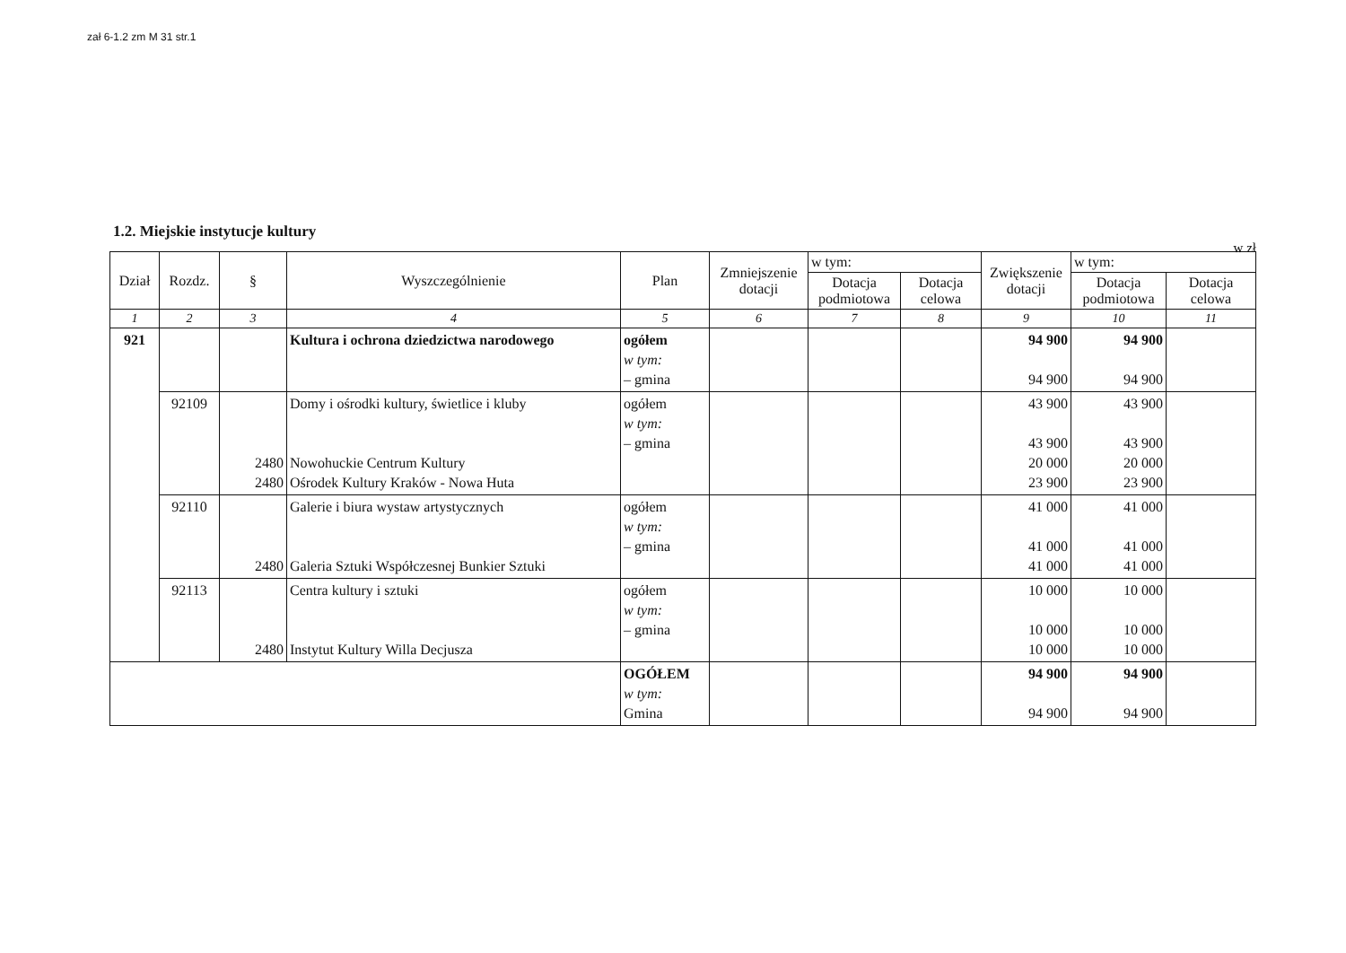zał 6-1.2 zm M 31 str.1
1.2. Miejskie instytucje kultury
w zł
| Dział | Rozdz. | § | Wyszczególnienie | Plan | Zmniejszenie dotacji | w tym: | | Zwiększenie dotacji | w tym: | |
| --- | --- | --- | --- | --- | --- | --- | --- | --- | --- | --- |
| | | | | | | Dotacja podmiotowa | Dotacja celowa | | Dotacja podmiotowa | Dotacja celowa |
| 1 | 2 | 3 | 4 | 5 | 6 | 7 | 8 | 9 | 10 | 11 |
| 921 | | | Kultura i ochrona dziedzictwa narodowego | ogółem w tym: – gmina | | | | 94 900 94 900 | 94 900 94 900 | |
| | 92109 | 2480 2480 | Domy i ośrodki kultury, świetlice i kluby Nowohuckie Centrum Kultury Ośrodek Kultury Kraków - Nowa Huta | ogółem w tym: – gmina | | | | 43 900 43 900 20 000 23 900 | 43 900 43 900 20 000 23 900 | |
| | 92110 | 2480 | Galerie i biura wystaw artystycznych Galeria Sztuki Współczesnej Bunkier Sztuki | ogółem w tym: – gmina | | | | 41 000 41 000 41 000 | 41 000 41 000 41 000 | |
| | 92113 | 2480 | Centra kultury i sztuki Instytut Kultury Willa Decjusza | ogółem w tym: – gmina | | | | 10 000 10 000 10 000 | 10 000 10 000 10 000 | |
| | | | | OGÓŁEM w tym: Gmina | | | | 94 900 94 900 | 94 900 94 900 | |